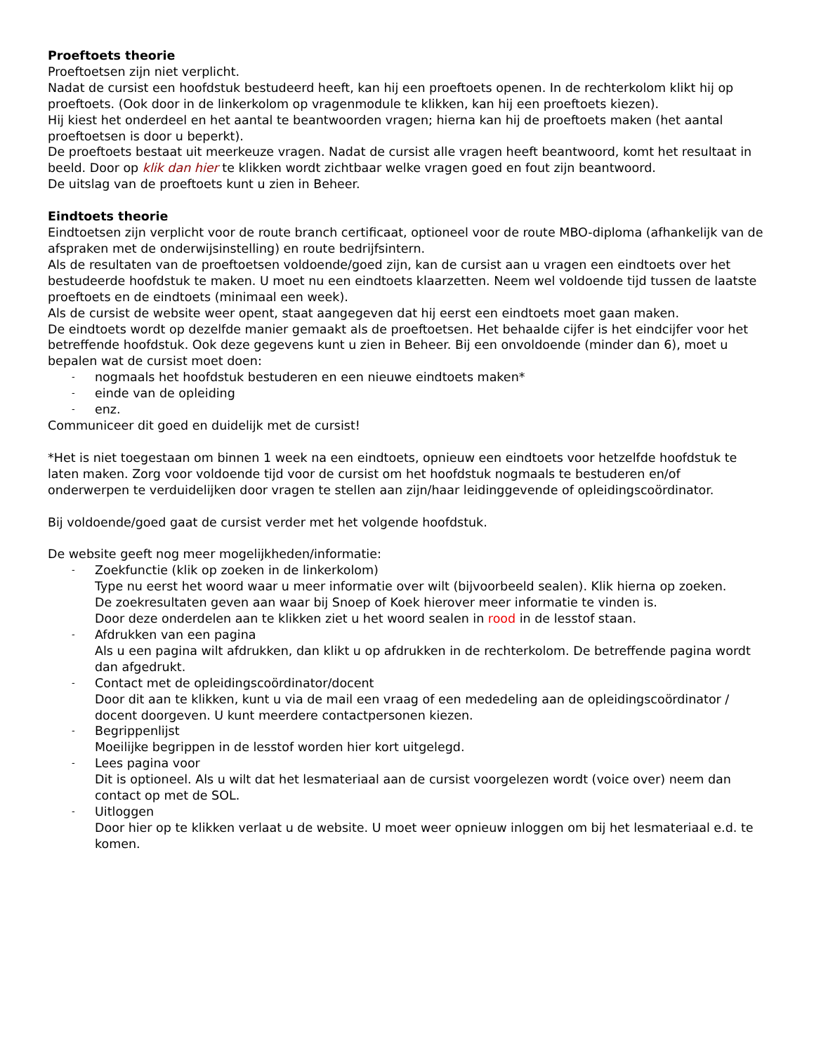Proeftoets theorie
Proeftoetsen zijn niet verplicht.
Nadat de cursist een hoofdstuk bestudeerd heeft, kan hij een proeftoets openen. In de rechterkolom klikt hij op proeftoets. (Ook door in de linkerkolom op vragenmodule te klikken, kan hij een proeftoets kiezen).
Hij kiest het onderdeel en het aantal te beantwoorden vragen; hierna kan hij de proeftoets maken (het aantal proeftoetsen is door u beperkt).
De proeftoets bestaat uit meerkeuze vragen. Nadat de cursist alle vragen heeft beantwoord, komt het resultaat in beeld. Door op klik dan hier te klikken wordt zichtbaar welke vragen goed en fout zijn beantwoord.
De uitslag van de proeftoets kunt u zien in Beheer.
Eindtoets theorie
Eindtoetsen zijn verplicht voor de route branch certificaat, optioneel voor de route MBO-diploma (afhankelijk van de afspraken met de onderwijsinstelling) en route bedrijfsintern.
Als de resultaten van de proeftoetsen voldoende/goed zijn, kan de cursist aan u vragen een eindtoets over het bestudeerde hoofdstuk te maken. U moet nu een eindtoets klaarzetten. Neem wel voldoende tijd tussen de laatste proeftoets en de eindtoets (minimaal een week).
Als de cursist de website weer opent, staat aangegeven dat hij eerst een eindtoets moet gaan maken.
De eindtoets wordt op dezelfde manier gemaakt als de proeftoetsen. Het behaalde cijfer is het eindcijfer voor het betreffende hoofdstuk. Ook deze gegevens kunt u zien in Beheer. Bij een onvoldoende (minder dan 6), moet u bepalen wat de cursist moet doen:
- nogmaals het hoofdstuk bestuderen en een nieuwe eindtoets maken*
- einde van de opleiding
- enz.
Communiceer dit goed en duidelijk met de cursist!
*Het is niet toegestaan om binnen 1 week na een eindtoets, opnieuw een eindtoets voor hetzelfde hoofdstuk te laten maken. Zorg voor voldoende tijd voor de cursist om het hoofdstuk nogmaals te bestuderen en/of onderwerpen te verduidelijken door vragen te stellen aan zijn/haar leidinggevende of opleidingscoördinator.
Bij voldoende/goed gaat de cursist verder met het volgende hoofdstuk.
De website geeft nog meer mogelijkheden/informatie:
- Zoekfunctie (klik op zoeken in de linkerkolom)
Type nu eerst het woord waar u meer informatie over wilt (bijvoorbeeld sealen). Klik hierna op zoeken.
De zoekresultaten geven aan waar bij Snoep of Koek hierover meer informatie te vinden is.
Door deze onderdelen aan te klikken ziet u het woord sealen in rood in de lesstof staan.
- Afdrukken van een pagina
Als u een pagina wilt afdrukken, dan klikt u op afdrukken in de rechterkolom. De betreffende pagina wordt dan afgedrukt.
- Contact met de opleidingscoördinator/docent
Door dit aan te klikken, kunt u via de mail een vraag of een mededeling aan de opleidingscoördinator / docent doorgeven. U kunt meerdere contactpersonen kiezen.
- Begrippenlijst
Moeilijke begrippen in de lesstof worden hier kort uitgelegd.
- Lees pagina voor
Dit is optioneel. Als u wilt dat het lesmateriaal aan de cursist voorgelezen wordt (voice over) neem dan contact op met de SOL.
- Uitloggen
Door hier op te klikken verlaat u de website. U moet weer opnieuw inloggen om bij het lesmateriaal e.d. te komen.